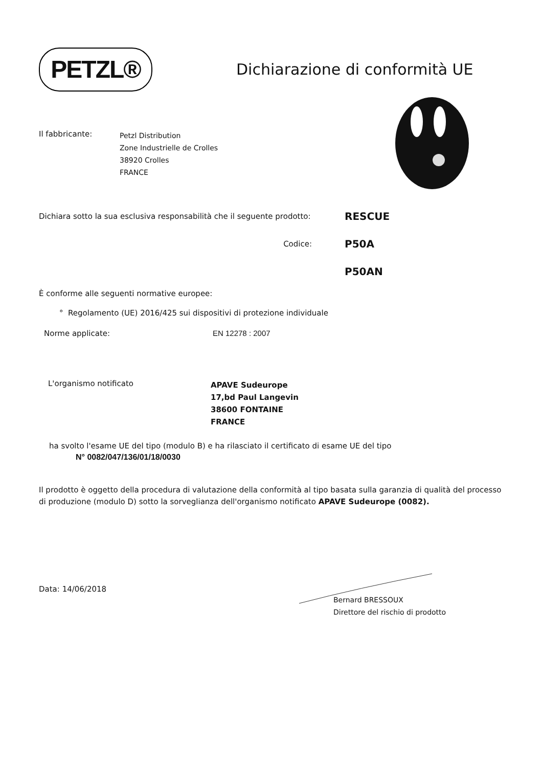PETZL®
Dichiarazione di conformità UE
Il fabbricante:
Petzl Distribution
Zone Industrielle de Crolles
38920 Crolles
FRANCE
Dichiara sotto la sua esclusiva responsabilità che il seguente prodotto:
RESCUE
Codice:
P50A
P50AN
È conforme alle seguenti normative europee:
° Regolamento (UE) 2016/425 sui dispositivi di protezione individuale
Norme applicate: EN 12278 : 2007
L'organismo notificato
APAVE Sudeurope
17,bd Paul Langevin
38600 FONTAINE
FRANCE
ha svolto l'esame UE del tipo (modulo B) e ha rilasciato il certificato di esame UE del tipo
N° 0082/047/136/01/18/0030
Il prodotto è oggetto della procedura di valutazione della conformità al tipo basata sulla garanzia di qualità del processo di produzione (modulo D) sotto la sorveglianza dell'organismo notificato APAVE Sudeurope (0082).
Data: 14/06/2018
Bernard BRESSOUX
Direttore del rischio di prodotto